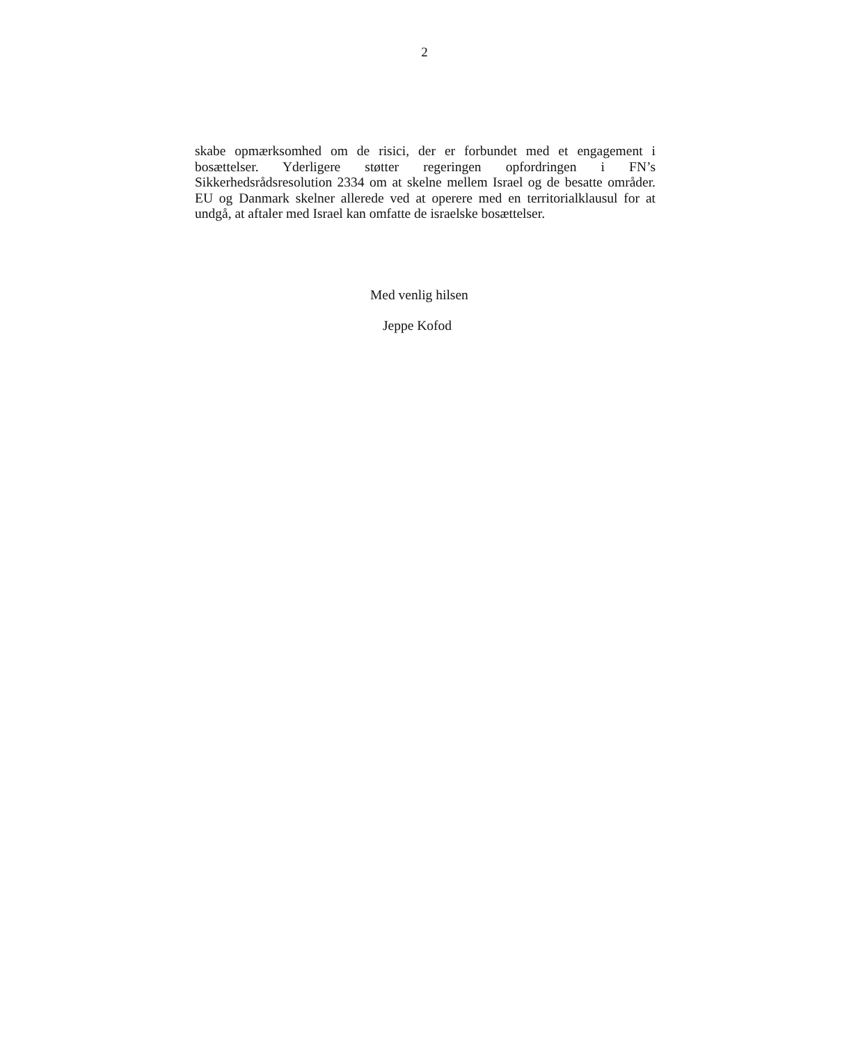2
skabe opmærksomhed om de risici, der er forbundet med et engagement i bosættelser. Yderligere støtter regeringen opfordringen i FN’s Sikkerhedsrådsresolution 2334 om at skelne mellem Israel og de besatte områder. EU og Danmark skelner allerede ved at operere med en territorialklausul for at undgå, at aftaler med Israel kan omfatte de israelske bosættelser.
Med venlig hilsen
Jeppe Kofod